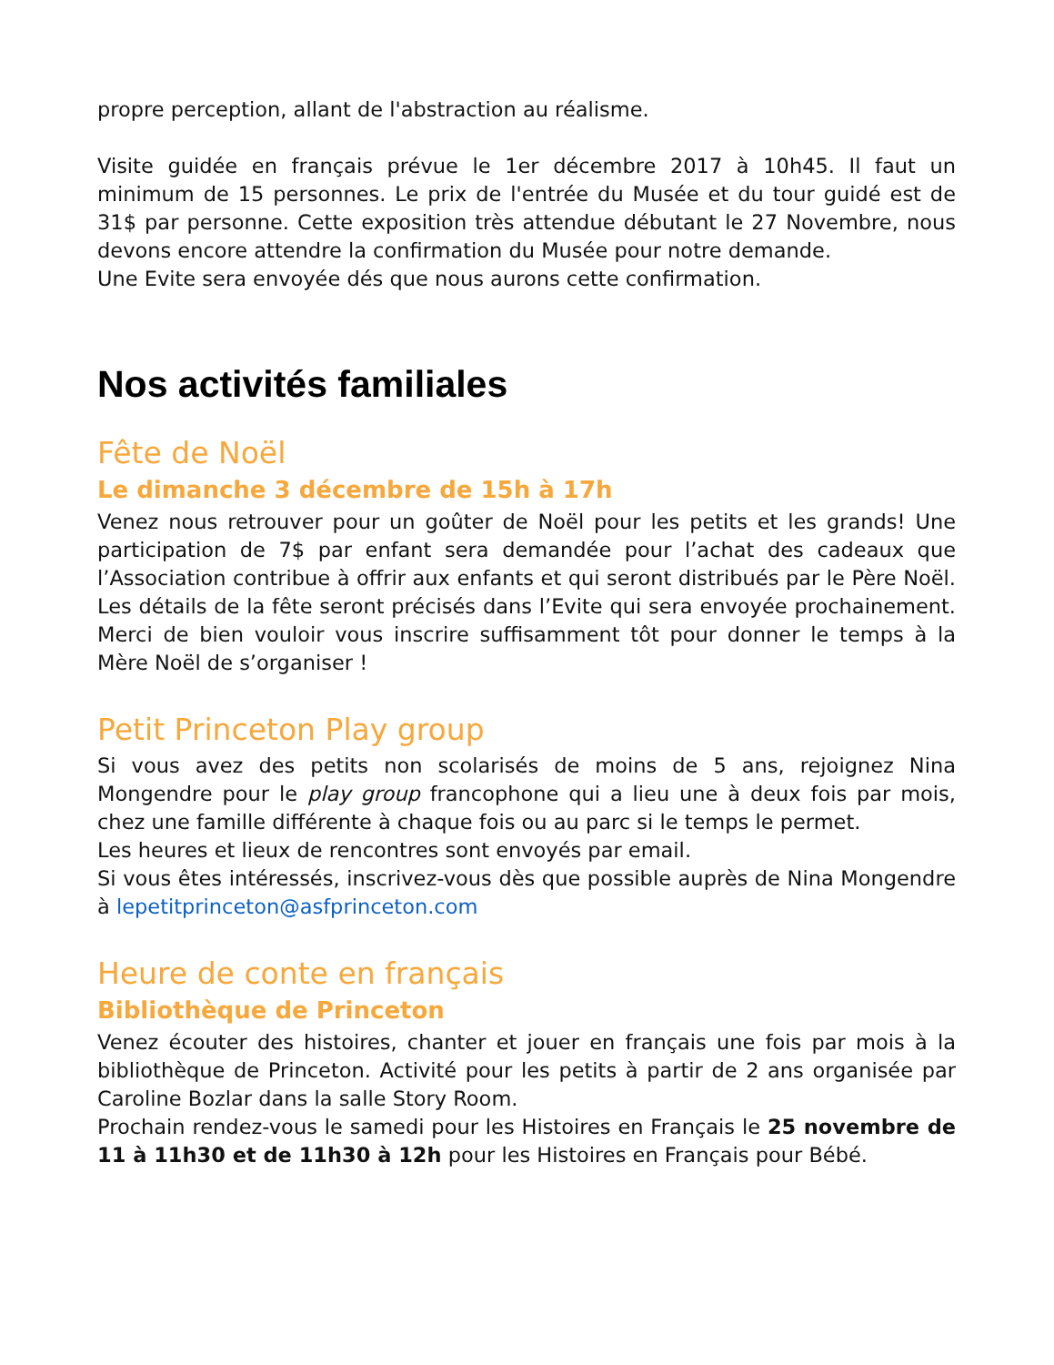propre perception, allant de l'abstraction au réalisme.
Visite guidée en français prévue le 1er décembre 2017 à 10h45. Il faut un minimum de 15 personnes. Le prix de l'entrée du Musée et du tour guidé est de 31$ par personne. Cette exposition très attendue débutant le 27 Novembre, nous devons encore attendre la confirmation du Musée pour notre demande.
Une Evite sera envoyée dés que nous aurons cette confirmation.
Nos activités familiales
Fête de Noël
Le dimanche 3 décembre de 15h à 17h
Venez nous retrouver pour un goûter de Noël pour les petits et les grands! Une participation de 7$ par enfant sera demandée pour l’achat des cadeaux que l’Association contribue à offrir aux enfants et qui seront distribués par le Père Noël. Les détails de la fête seront précisés dans l’Evite qui sera envoyée prochainement. Merci de bien vouloir vous inscrire suffisamment tôt pour donner le temps à la Mère Noël de s’organiser !
Petit Princeton Play group
Si vous avez des petits non scolarisés de moins de 5 ans, rejoignez Nina Mongendre pour le play group francophone qui a lieu une à deux fois par mois, chez une famille différente à chaque fois ou au parc si le temps le permet.
Les heures et lieux de rencontres sont envoyés par email.
Si vous êtes intéressés, inscrivez-vous dès que possible auprès de Nina Mongendre à lepetitprinceton@asfprinceton.com
Heure de conte en français
Bibliothèque de Princeton
Venez écouter des histoires, chanter et jouer en français une fois par mois à la bibliothèque de Princeton. Activité pour les petits à partir de 2 ans organisée par Caroline Bozlar dans la salle Story Room.
Prochain rendez-vous le samedi pour les Histoires en Français le 25 novembre de 11 à 11h30 et de 11h30 à 12h pour les Histoires en Français pour Bébé.